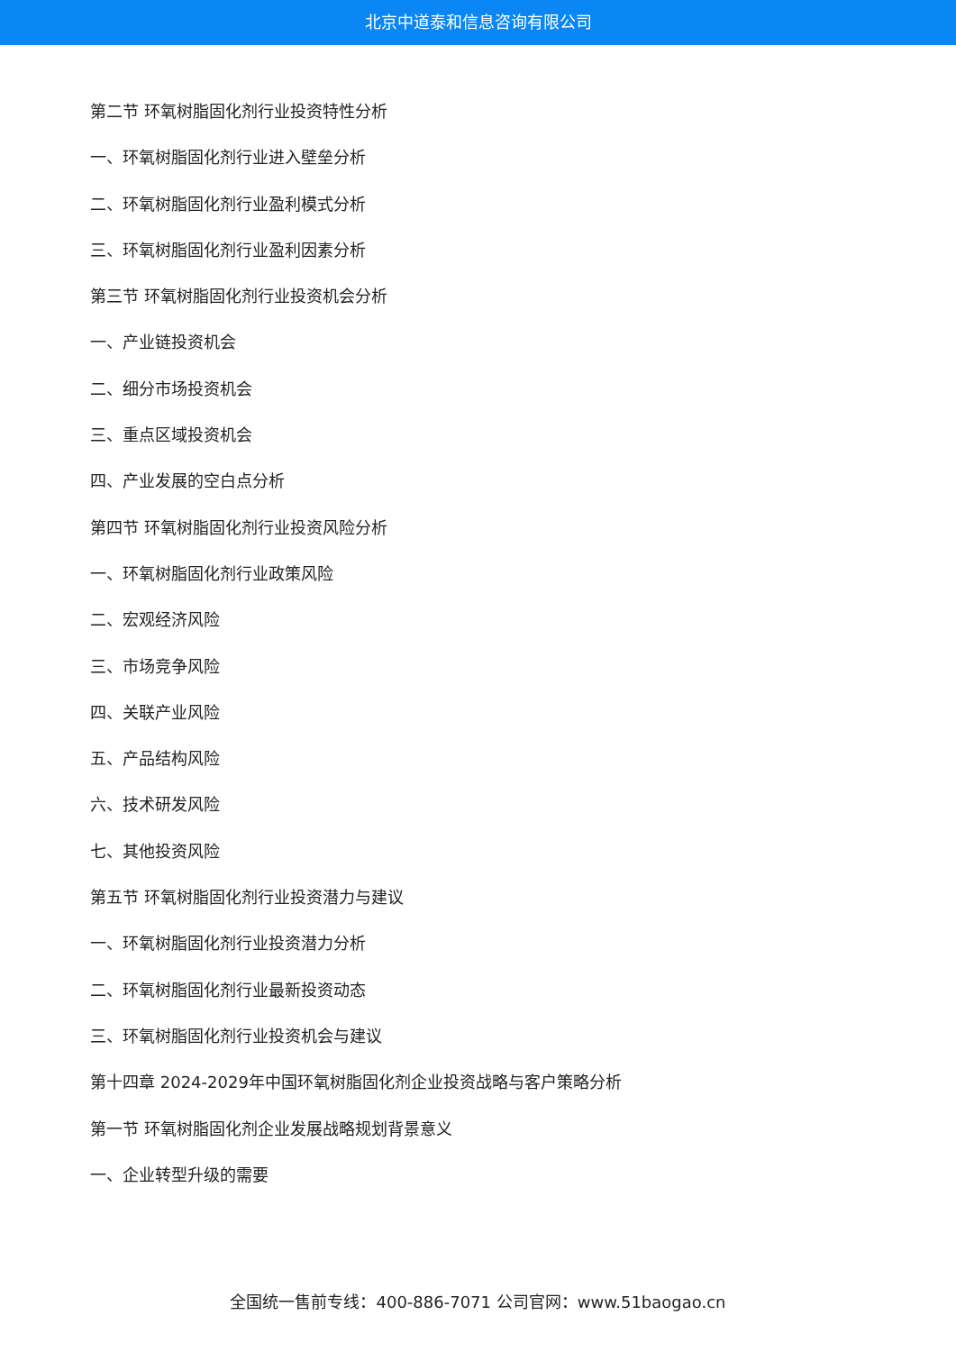北京中道泰和信息咨询有限公司
第二节 环氧树脂固化剂行业投资特性分析
一、环氧树脂固化剂行业进入壁垒分析
二、环氧树脂固化剂行业盈利模式分析
三、环氧树脂固化剂行业盈利因素分析
第三节 环氧树脂固化剂行业投资机会分析
一、产业链投资机会
二、细分市场投资机会
三、重点区域投资机会
四、产业发展的空白点分析
第四节 环氧树脂固化剂行业投资风险分析
一、环氧树脂固化剂行业政策风险
二、宏观经济风险
三、市场竞争风险
四、关联产业风险
五、产品结构风险
六、技术研发风险
七、其他投资风险
第五节 环氧树脂固化剂行业投资潜力与建议
一、环氧树脂固化剂行业投资潜力分析
二、环氧树脂固化剂行业最新投资动态
三、环氧树脂固化剂行业投资机会与建议
第十四章 2024-2029年中国环氧树脂固化剂企业投资战略与客户策略分析
第一节 环氧树脂固化剂企业发展战略规划背景意义
一、企业转型升级的需要
全国统一售前专线：400-886-7071 公司官网：www.51baogao.cn